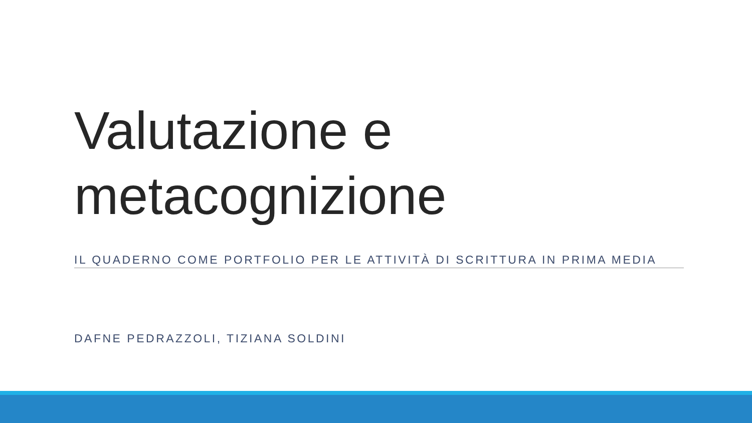Valutazione e metacognizione
IL QUADERNO COME PORTFOLIO PER LE ATTIVITÀ DI SCRITTURA IN PRIMA MEDIA
DAFNE PEDRAZZOLI, TIZIANA SOLDINI